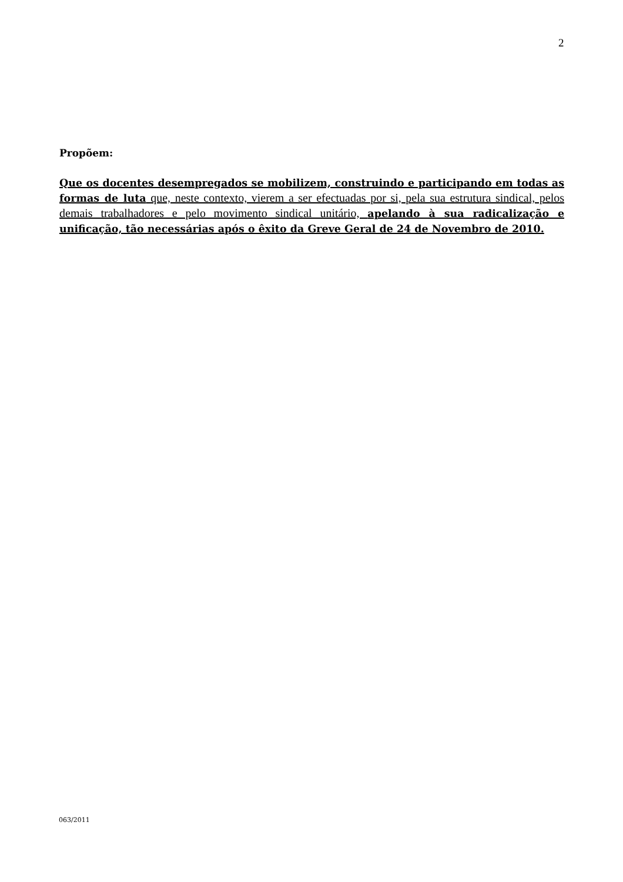2
Propõem:
Que os docentes desempregados se mobilizem, construindo e participando em todas as formas de luta que, neste contexto, vierem a ser efectuadas por si, pela sua estrutura sindical, pelos demais trabalhadores e pelo movimento sindical unitário, apelando à sua radicalização e unificação, tão necessárias após o êxito da Greve Geral de 24 de Novembro de 2010.
063/2011